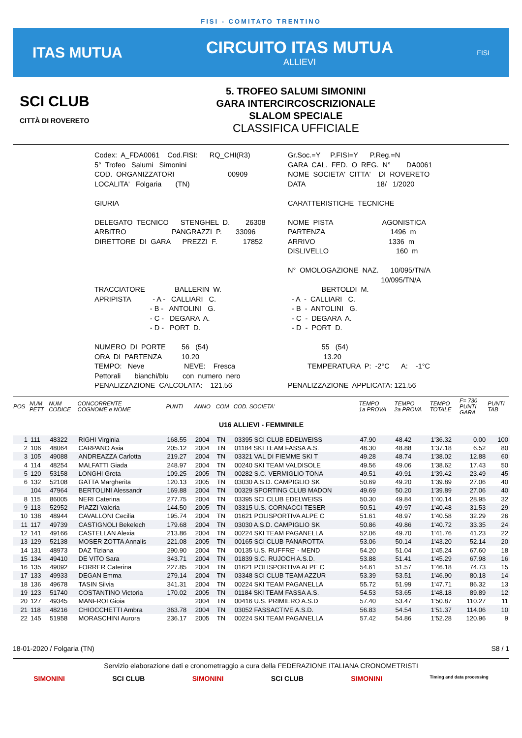FISI - COMITATO TRENTINO
ITAS MUTUA
CIRCUITO ITAS MUTUA
ALLIEVI
FISI
SCI CLUB
CITTÀ DI ROVERETO
5. TROFEO SALUMI SIMONINI
GARA INTERCIRCOSCRIZIONALE
SLALOM SPECIALE
CLASSIFICA UFFICIALE
Codex: A_FDA0061 Cod.FISI: RQ_CHI(R3)
Gr.Soc.=Y P.FISI=Y P.Reg.=N
5° Trofeo Salumi Simonini
GARA CAL. FED. O REG. N° DA0061
COD. ORGANIZZATORI 00909
NOME SOCIETA' CITTA' DI ROVERETO
LOCALITA' Folgaria (TN)
DATA 18/ 1/2020
GIURIA
CARATTERISTICHE TECNICHE
DELEGATO TECNICO STENGHEL D. 26308
NOME PISTA AGONISTICA
ARBITRO PANGRAZZI P. 33096
PARTENZA 1496 m
DIRETTORE DI GARA PREZZI F. 17852
ARRIVO 1336 m
DISLIVELLO 160 m
N° OMOLOGAZIONE NAZ. 10/095/TN/A
10/095/TN/A
TRACCIATORE BALLERIN W.
BERTOLDI M.
APRIPISTA - A - CALLIARI C.
- A - CALLIARI C.
- B - ANTOLINI G.
- B - ANTOLINI G.
- C - DEGARA A.
- C - DEGARA A.
- D - PORT D.
- D - PORT D.
NUMERO DI PORTE 56 (54)
55 (54)
ORA DI PARTENZA 10.20
13.20
TEMPO: Neve NEVE: Fresca
TEMPERATURA P: -2°C A: -1°C
Pettorali bianchi/blu con numero nero
PENALIZZAZIONE CALCOLATA: 121.56
PENALIZZAZIONE APPLICATA: 121.56
| POS | NUM PETT | NUM CODICE | CONCORRENTE COGNOME e NOME | PUNTI | ANNO | COM | COD. SOCIETA' | TEMPO 1a PROVA | TEMPO 2a PROVA | TEMPO TOTALE | F= 730 PUNTI GARA | PUNTI TAB |
| --- | --- | --- | --- | --- | --- | --- | --- | --- | --- | --- | --- | --- |
| U16 ALLIEVI - FEMMINILE | | | | | | | | | | | | |
| 1 | 111 | 48322 | RIGHI Virginia | 168.55 | 2004 | TN | 03395 SCI CLUB EDELWEISS | 47.90 | 48.42 | 1'36.32 | 0.00 | 100 |
| 2 | 106 | 48064 | CARPANO Asia | 205.12 | 2004 | TN | 01184 SKI TEAM FASSA A.S. | 48.30 | 48.88 | 1'37.18 | 6.52 | 80 |
| 3 | 105 | 49088 | ANDREAZZA Carlotta | 219.27 | 2004 | TN | 03321 VAL DI FIEMME SKI T | 49.28 | 48.74 | 1'38.02 | 12.88 | 60 |
| 4 | 114 | 48254 | MALFATTI Giada | 248.97 | 2004 | TN | 00240 SKI TEAM VALDISOLE | 49.56 | 49.06 | 1'38.62 | 17.43 | 50 |
| 5 | 120 | 53158 | LONGHI Greta | 109.25 | 2005 | TN | 00282 S.C. VERMIGLIO TONA | 49.51 | 49.91 | 1'39.42 | 23.49 | 45 |
| 6 | 132 | 52108 | GATTA Margherita | 120.13 | 2005 | TN | 03030 A.S.D. CAMPIGLIO SK | 50.69 | 49.20 | 1'39.89 | 27.06 | 40 |
| | 104 | 47964 | BERTOLINI Alessandr | 169.88 | 2004 | TN | 00329 SPORTING CLUB MADON | 49.69 | 50.20 | 1'39.89 | 27.06 | 40 |
| 8 | 115 | 86005 | NERI Caterina | 277.75 | 2004 | TN | 03395 SCI CLUB EDELWEISS | 50.30 | 49.84 | 1'40.14 | 28.95 | 32 |
| 9 | 113 | 52952 | PIAZZI Valeria | 144.50 | 2005 | TN | 03315 U.S. CORNACCI TESER | 50.51 | 49.97 | 1'40.48 | 31.53 | 29 |
| 10 | 138 | 48944 | CAVALLONI Cecilia | 195.74 | 2004 | TN | 01621 POLISPORTIVA ALPE C | 51.61 | 48.97 | 1'40.58 | 32.29 | 26 |
| 11 | 117 | 49739 | CASTIGNOLI Bekelech | 179.68 | 2004 | TN | 03030 A.S.D. CAMPIGLIO SK | 50.86 | 49.86 | 1'40.72 | 33.35 | 24 |
| 12 | 141 | 49166 | CASTELLAN Alexia | 213.86 | 2004 | TN | 00224 SKI TEAM PAGANELLA | 52.06 | 49.70 | 1'41.76 | 41.23 | 22 |
| 13 | 129 | 52138 | MOSER ZOTTA Annalis | 221.08 | 2005 | TN | 00165 SCI CLUB PANAROTTA | 53.06 | 50.14 | 1'43.20 | 52.14 | 20 |
| 14 | 131 | 48973 | DAZ Tiziana | 290.90 | 2004 | TN | 00135 U.S. RUFFRE' - MEND | 54.20 | 51.04 | 1'45.24 | 67.60 | 18 |
| 15 | 134 | 49410 | DE VITO Sara | 343.71 | 2004 | TN | 01839 S.C. RUJOCH A.S.D. | 53.88 | 51.41 | 1'45.29 | 67.98 | 16 |
| 16 | 135 | 49092 | FORRER Caterina | 227.85 | 2004 | TN | 01621 POLISPORTIVA ALPE C | 54.61 | 51.57 | 1'46.18 | 74.73 | 15 |
| 17 | 133 | 49933 | DEGAN Emma | 279.14 | 2004 | TN | 03348 SCI CLUB TEAM AZZUR | 53.39 | 53.51 | 1'46.90 | 80.18 | 14 |
| 18 | 136 | 49678 | TASIN Silvia | 341.31 | 2004 | TN | 00224 SKI TEAM PAGANELLA | 55.72 | 51.99 | 1'47.71 | 86.32 | 13 |
| 19 | 123 | 51740 | COSTANTINO Victoria | 170.02 | 2005 | TN | 01184 SKI TEAM FASSA A.S. | 54.53 | 53.65 | 1'48.18 | 89.89 | 12 |
| 20 | 127 | 49345 | MANFROI Gioia | | 2004 | TN | 00416 U.S. PRIMIERO A.S.D | 57.40 | 53.47 | 1'50.87 | 110.27 | 11 |
| 21 | 118 | 48216 | CHIOCCHETTI Ambra | 363.78 | 2004 | TN | 03052 FASSACTIVE A.S.D. | 56.83 | 54.54 | 1'51.37 | 114.06 | 10 |
| 22 | 145 | 51958 | MORASCHINI Aurora | 236.17 | 2005 | TN | 00224 SKI TEAM PAGANELLA | 57.42 | 54.86 | 1'52.28 | 120.96 | 9 |
18-01-2020 / Folgaria (TN) S8 / 1
Servizio elaborazione dati e cronometraggio a cura della FEDERAZIONE ITALIANA CRONOMETRISTI
SIMONINI SCI CLUB SIMONINI SCI CLUB SIMONINI Timing and data processing